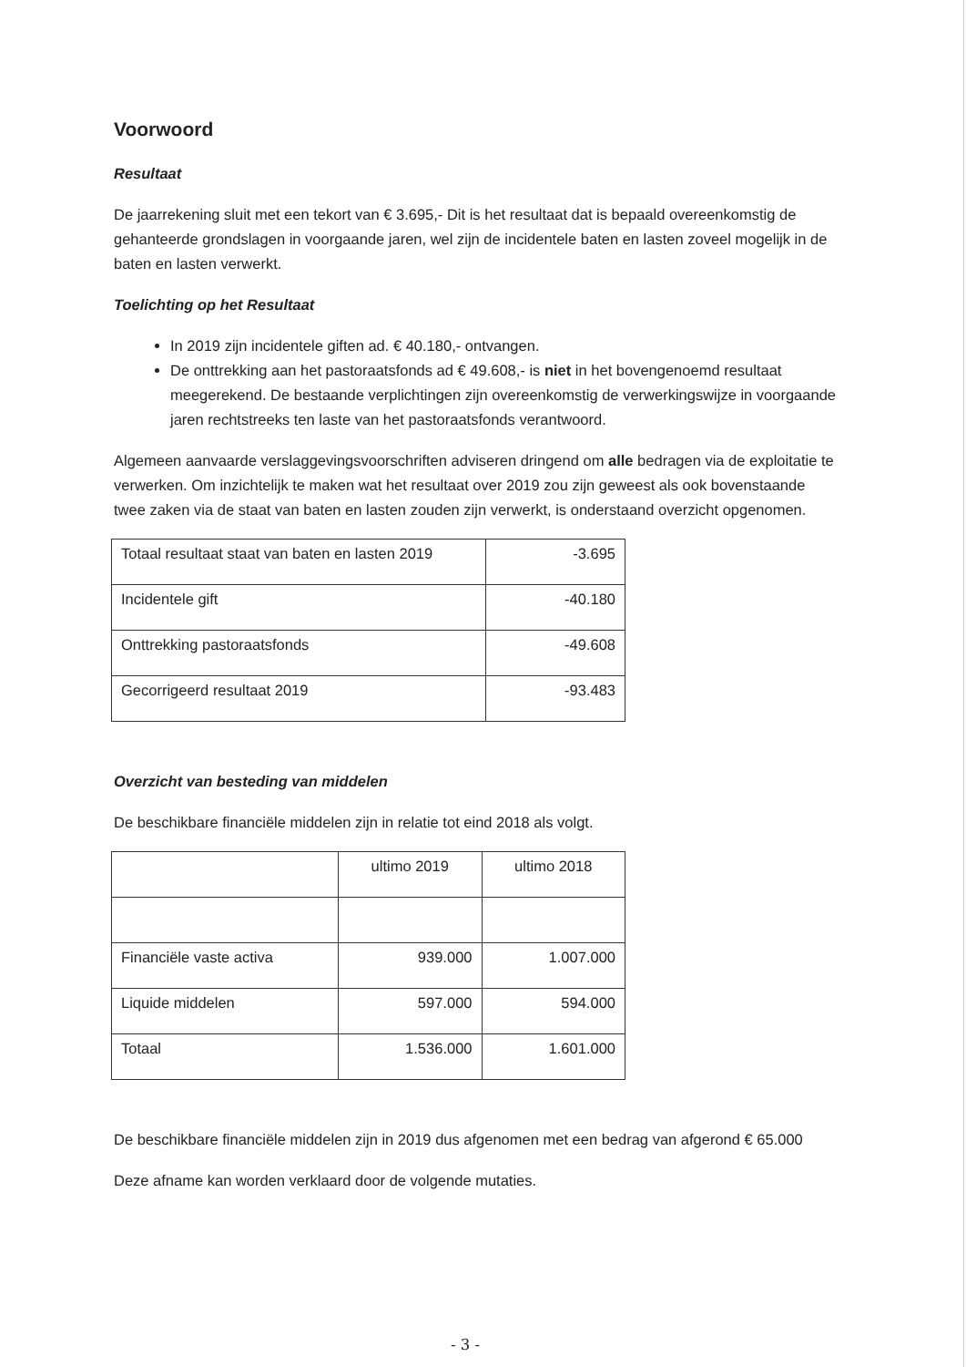Voorwoord
Resultaat
De jaarrekening sluit met een tekort van € 3.695,- Dit is het resultaat dat is bepaald overeenkomstig de gehanteerde grondslagen in voorgaande jaren, wel zijn de incidentele baten en lasten zoveel mogelijk in de baten en lasten verwerkt.
Toelichting op het Resultaat
In 2019 zijn incidentele giften ad. € 40.180,- ontvangen.
De onttrekking aan het pastoraatsfonds ad € 49.608,- is niet in het bovengenoemd resultaat meegerekend. De bestaande verplichtingen zijn overeenkomstig de verwerkingswijze in voorgaande jaren rechtstreeks ten laste van het pastoraatsfonds verantwoord.
Algemeen aanvaarde verslaggevingsvoorschriften adviseren dringend om alle bedragen via de exploitatie te verwerken. Om inzichtelijk te maken wat het resultaat over 2019 zou zijn geweest als ook bovenstaande twee zaken via de staat van baten en lasten zouden zijn verwerkt, is onderstaand overzicht opgenomen.
| Totaal resultaat staat van baten en lasten 2019 | -3.695 |
| Incidentele gift | -40.180 |
| Onttrekking pastoraatsfonds | -49.608 |
| Gecorrigeerd resultaat 2019 | -93.483 |
Overzicht van besteding van middelen
De beschikbare financiële middelen zijn in relatie tot eind 2018 als volgt.
| | ultimo 2019 | ultimo 2018 |
| Financiële vaste activa | 939.000 | 1.007.000 |
| Liquide middelen | 597.000 | 594.000 |
| Totaal | 1.536.000 | 1.601.000 |
De beschikbare financiële middelen zijn in 2019 dus afgenomen met een bedrag van afgerond € 65.000
Deze afname kan worden verklaard door de volgende mutaties.
- 3 -